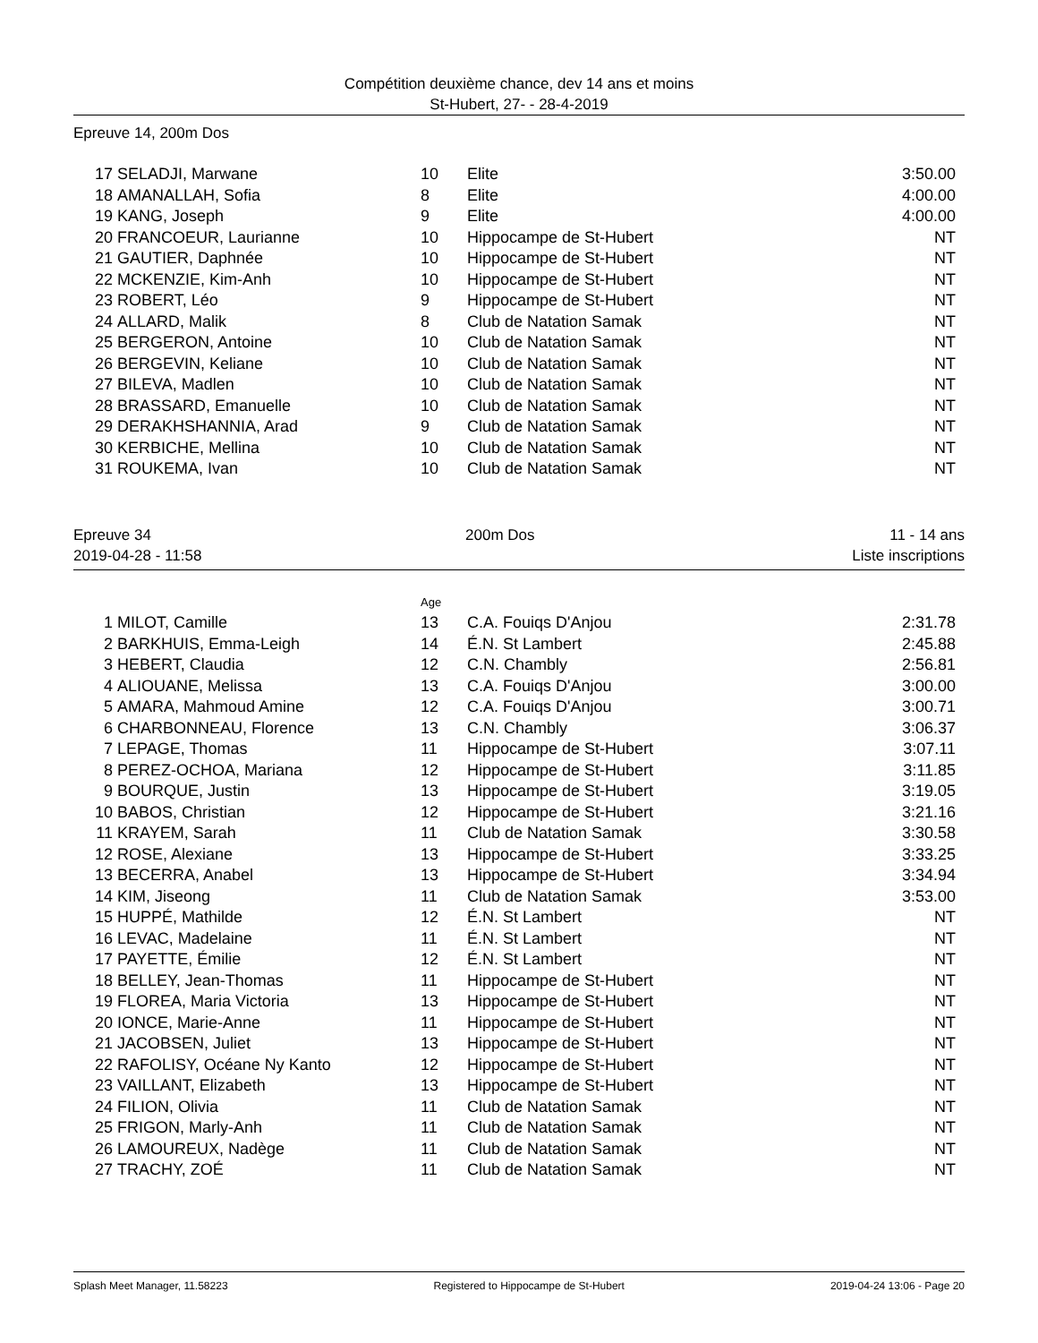Compétition deuxième chance, dev 14 ans et moins
St-Hubert, 27- - 28-4-2019
Epreuve 14, 200m Dos
| 17 | SELADJI, Marwane | 10 | Elite | 3:50.00 |
| 18 | AMANALLAH, Sofia | 8 | Elite | 4:00.00 |
| 19 | KANG, Joseph | 9 | Elite | 4:00.00 |
| 20 | FRANCOEUR, Laurianne | 10 | Hippocampe de St-Hubert | NT |
| 21 | GAUTIER, Daphnée | 10 | Hippocampe de St-Hubert | NT |
| 22 | MCKENZIE, Kim-Anh | 10 | Hippocampe de St-Hubert | NT |
| 23 | ROBERT, Léo | 9 | Hippocampe de St-Hubert | NT |
| 24 | ALLARD, Malik | 8 | Club de Natation Samak | NT |
| 25 | BERGERON, Antoine | 10 | Club de Natation Samak | NT |
| 26 | BERGEVIN, Keliane | 10 | Club de Natation Samak | NT |
| 27 | BILEVA, Madlen | 10 | Club de Natation Samak | NT |
| 28 | BRASSARD, Emanuelle | 10 | Club de Natation Samak | NT |
| 29 | DERAKHSHANNIA, Arad | 9 | Club de Natation Samak | NT |
| 30 | KERBICHE, Mellina | 10 | Club de Natation Samak | NT |
| 31 | ROUKEMA, Ivan | 10 | Club de Natation Samak | NT |
Epreuve 34
2019-04-28 - 11:58
200m Dos 11 - 14 ans
Liste inscriptions
| | | Age | | |
| 1 | MILOT, Camille | 13 | C.A. Fouiqs D'Anjou | 2:31.78 |
| 2 | BARKHUIS, Emma-Leigh | 14 | É.N. St Lambert | 2:45.88 |
| 3 | HEBERT, Claudia | 12 | C.N. Chambly | 2:56.81 |
| 4 | ALIOUANE, Melissa | 13 | C.A. Fouiqs D'Anjou | 3:00.00 |
| 5 | AMARA, Mahmoud Amine | 12 | C.A. Fouiqs D'Anjou | 3:00.71 |
| 6 | CHARBONNEAU, Florence | 13 | C.N. Chambly | 3:06.37 |
| 7 | LEPAGE, Thomas | 11 | Hippocampe de St-Hubert | 3:07.11 |
| 8 | PEREZ-OCHOA, Mariana | 12 | Hippocampe de St-Hubert | 3:11.85 |
| 9 | BOURQUE, Justin | 13 | Hippocampe de St-Hubert | 3:19.05 |
| 10 | BABOS, Christian | 12 | Hippocampe de St-Hubert | 3:21.16 |
| 11 | KRAYEM, Sarah | 11 | Club de Natation Samak | 3:30.58 |
| 12 | ROSE, Alexiane | 13 | Hippocampe de St-Hubert | 3:33.25 |
| 13 | BECERRA, Anabel | 13 | Hippocampe de St-Hubert | 3:34.94 |
| 14 | KIM, Jiseong | 11 | Club de Natation Samak | 3:53.00 |
| 15 | HUPPÉ, Mathilde | 12 | É.N. St Lambert | NT |
| 16 | LEVAC, Madelaine | 11 | É.N. St Lambert | NT |
| 17 | PAYETTE, Émilie | 12 | É.N. St Lambert | NT |
| 18 | BELLEY, Jean-Thomas | 11 | Hippocampe de St-Hubert | NT |
| 19 | FLOREA, Maria Victoria | 13 | Hippocampe de St-Hubert | NT |
| 20 | IONCE, Marie-Anne | 11 | Hippocampe de St-Hubert | NT |
| 21 | JACOBSEN, Juliet | 13 | Hippocampe de St-Hubert | NT |
| 22 | RAFOLISY, Océane Ny Kanto | 12 | Hippocampe de St-Hubert | NT |
| 23 | VAILLANT, Elizabeth | 13 | Hippocampe de St-Hubert | NT |
| 24 | FILION, Olivia | 11 | Club de Natation Samak | NT |
| 25 | FRIGON, Marly-Anh | 11 | Club de Natation Samak | NT |
| 26 | LAMOUREUX, Nadège | 11 | Club de Natation Samak | NT |
| 27 | TRACHY, ZOÉ | 11 | Club de Natation Samak | NT |
Splash Meet Manager, 11.58223 Registered to Hippocampe de St-Hubert 2019-04-24 13:06 - Page 20